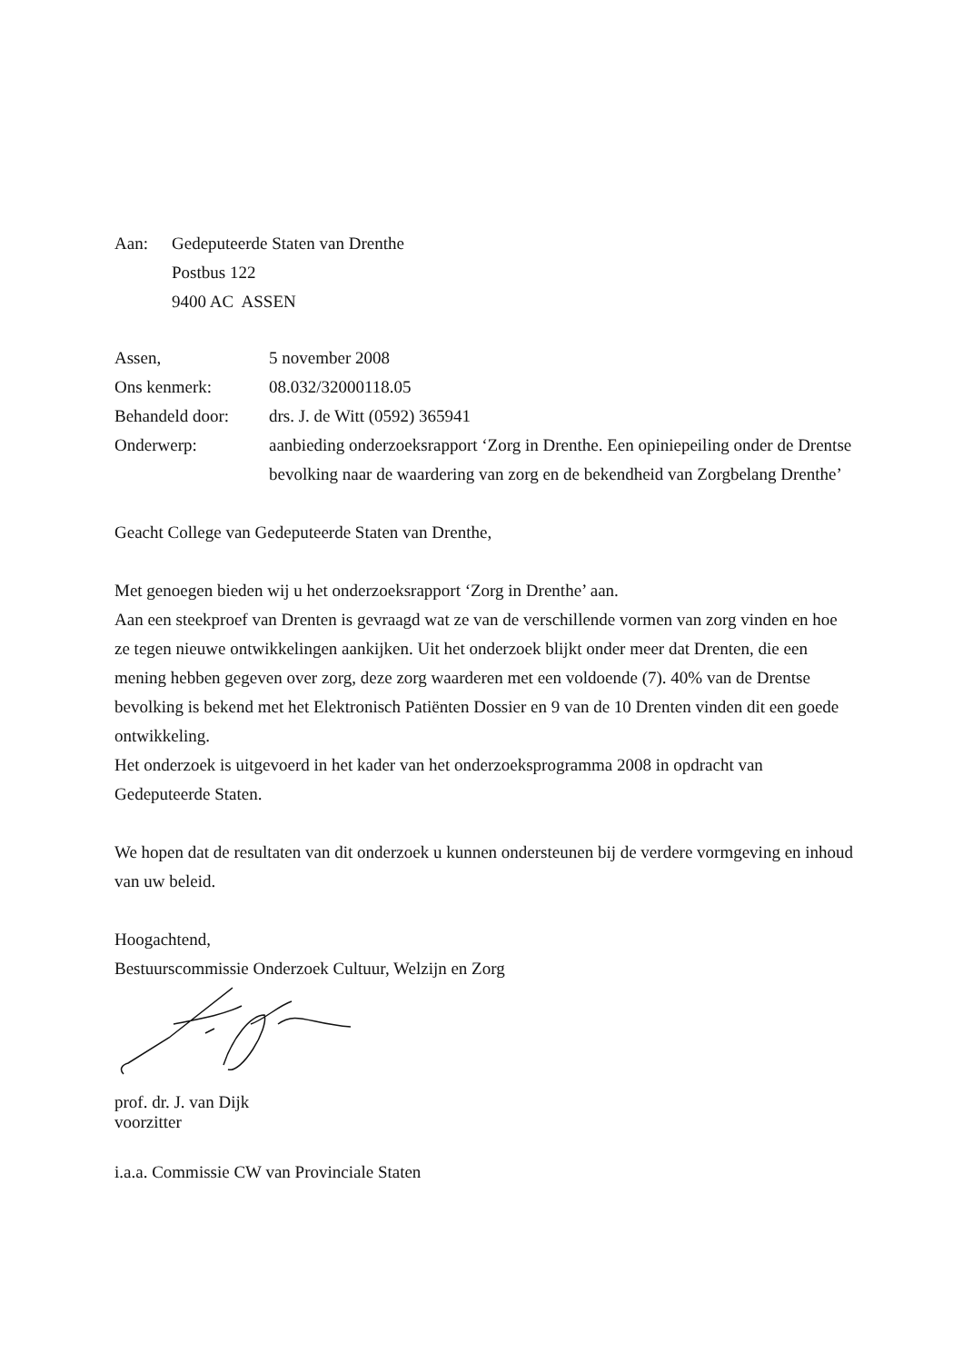Aan:
Gedeputeerde Staten van Drenthe
Postbus 122
9400 AC ASSEN
Assen,
5 november 2008
Ons kenmerk:
08.032/32000118.05
Behandeld door:
drs. J. de Witt (0592) 365941
Onderwerp:
aanbieding onderzoeksrapport ‘Zorg in Drenthe. Een opiniepeiling onder de Drentse bevolking naar de waardering van zorg en de bekendheid van Zorgbelang Drenthe’
Geacht College van Gedeputeerde Staten van Drenthe,
Met genoegen bieden wij u het onderzoeksrapport ‘Zorg in Drenthe’ aan.
Aan een steekproef van Drenten is gevraagd wat ze van de verschillende vormen van zorg vinden en hoe ze tegen nieuwe ontwikkelingen aankijken. Uit het onderzoek blijkt onder meer dat Drenten, die een mening hebben gegeven over zorg, deze zorg waarderen met een voldoende (7). 40% van de Drentse bevolking is bekend met het Elektronisch Patiënten Dossier en 9 van de 10 Drenten vinden dit een goede ontwikkeling.
Het onderzoek is uitgevoerd in het kader van het onderzoeksprogramma 2008 in opdracht van Gedeputeerde Staten.
We hopen dat de resultaten van dit onderzoek u kunnen ondersteunen bij de verdere vormgeving en inhoud van uw beleid.
Hoogachtend,
Bestuurscommissie Onderzoek Cultuur, Welzijn en Zorg
prof. dr. J. van Dijk
voorzitter
i.a.a. Commissie CW van Provinciale Staten